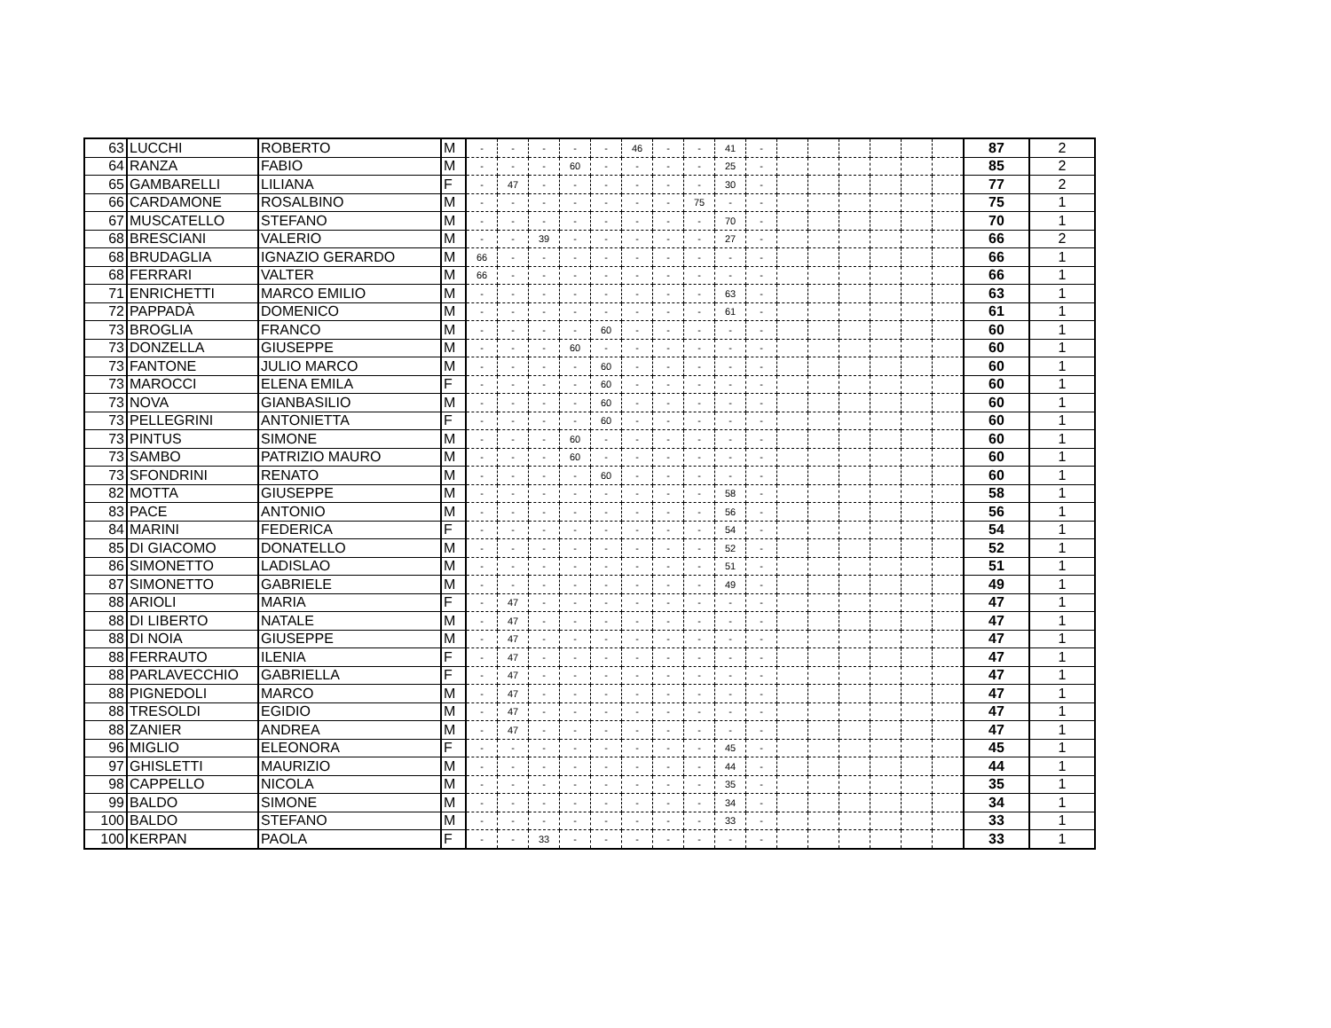| 63 | LUCCHI | ROBERTO | M | - | - | - | - | - | 46 | - | - | 41 | - | | | | | | | 87 | 2 |
| 64 | RANZA | FABIO | M | - | - | - | 60 | - | - | - | - | 25 | - | | | | | | | 85 | 2 |
| 65 | GAMBARELLI | LILIANA | F | - | 47 | - | - | - | - | - | - | 30 | - | | | | | | | 77 | 2 |
| 66 | CARDAMONE | ROSALBINO | M | - | - | - | - | - | - | - | 75 | - | - | | | | | | | 75 | 1 |
| 67 | MUSCATELLO | STEFANO | M | - | - | - | - | - | - | - | - | 70 | - | | | | | | | 70 | 1 |
| 68 | BRESCIANI | VALERIO | M | - | - | 39 | - | - | - | - | - | 27 | - | | | | | | | 66 | 2 |
| 68 | BRUDAGLIA | IGNAZIO GERARDO | M | 66 | - | - | - | - | - | - | - | - | - | | | | | | | 66 | 1 |
| 68 | FERRARI | VALTER | M | 66 | - | - | - | - | - | - | - | - | - | | | | | | | 66 | 1 |
| 71 | ENRICHETTI | MARCO EMILIO | M | - | - | - | - | - | - | - | - | 63 | - | | | | | | | 63 | 1 |
| 72 | PAPPADÀ | DOMENICO | M | - | - | - | - | - | - | - | - | 61 | - | | | | | | | 61 | 1 |
| 73 | BROGLIA | FRANCO | M | - | - | - | - | 60 | - | - | - | - | - | | | | | | | 60 | 1 |
| 73 | DONZELLA | GIUSEPPE | M | - | - | - | 60 | - | - | - | - | - | - | | | | | | | 60 | 1 |
| 73 | FANTONE | JULIO MARCO | M | - | - | - | - | 60 | - | - | - | - | - | | | | | | | 60 | 1 |
| 73 | MAROCCI | ELENA EMILA | F | - | - | - | - | 60 | - | - | - | - | - | | | | | | | 60 | 1 |
| 73 | NOVA | GIANBASILIO | M | - | - | - | - | 60 | - | - | - | - | - | | | | | | | 60 | 1 |
| 73 | PELLEGRINI | ANTONIETTA | F | - | - | - | - | 60 | - | - | - | - | - | | | | | | | 60 | 1 |
| 73 | PINTUS | SIMONE | M | - | - | - | 60 | - | - | - | - | - | - | | | | | | | 60 | 1 |
| 73 | SAMBO | PATRIZIO MAURO | M | - | - | - | 60 | - | - | - | - | - | - | | | | | | | 60 | 1 |
| 73 | SFONDRINI | RENATO | M | - | - | - | - | 60 | - | - | - | - | - | | | | | | | 60 | 1 |
| 82 | MOTTA | GIUSEPPE | M | - | - | - | - | - | - | - | - | 58 | - | | | | | | | 58 | 1 |
| 83 | PACE | ANTONIO | M | - | - | - | - | - | - | - | - | 56 | - | | | | | | | 56 | 1 |
| 84 | MARINI | FEDERICA | F | - | - | - | - | - | - | - | - | 54 | - | | | | | | | 54 | 1 |
| 85 | DI GIACOMO | DONATELLO | M | - | - | - | - | - | - | - | - | 52 | - | | | | | | | 52 | 1 |
| 86 | SIMONETTO | LADISLAO | M | - | - | - | - | - | - | - | - | 51 | - | | | | | | | 51 | 1 |
| 87 | SIMONETTO | GABRIELE | M | - | - | - | - | - | - | - | - | 49 | - | | | | | | | 49 | 1 |
| 88 | ARIOLI | MARIA | F | - | 47 | - | - | - | - | - | - | - | - | | | | | | | 47 | 1 |
| 88 | DI LIBERTO | NATALE | M | - | 47 | - | - | - | - | - | - | - | - | | | | | | | 47 | 1 |
| 88 | DI NOIA | GIUSEPPE | M | - | 47 | - | - | - | - | - | - | - | - | | | | | | | 47 | 1 |
| 88 | FERRAUTO | ILENIA | F | - | 47 | - | - | - | - | - | - | - | - | | | | | | | 47 | 1 |
| 88 | PARLAVECCHIO | GABRIELLA | F | - | 47 | - | - | - | - | - | - | - | - | | | | | | | 47 | 1 |
| 88 | PIGNEDOLI | MARCO | M | - | 47 | - | - | - | - | - | - | - | - | | | | | | | 47 | 1 |
| 88 | TRESOLDI | EGIDIO | M | - | 47 | - | - | - | - | - | - | - | - | | | | | | | 47 | 1 |
| 88 | ZANIER | ANDREA | M | - | 47 | - | - | - | - | - | - | - | - | | | | | | | 47 | 1 |
| 96 | MIGLIO | ELEONORA | F | - | - | - | - | - | - | - | - | 45 | - | | | | | | | 45 | 1 |
| 97 | GHISLETTI | MAURIZIO | M | - | - | - | - | - | - | - | - | 44 | - | | | | | | | 44 | 1 |
| 98 | CAPPELLO | NICOLA | M | - | - | - | - | - | - | - | - | 35 | - | | | | | | | 35 | 1 |
| 99 | BALDO | SIMONE | M | - | - | - | - | - | - | - | - | 34 | - | | | | | | | 34 | 1 |
| 100 | BALDO | STEFANO | M | - | - | - | - | - | - | - | - | 33 | - | | | | | | | 33 | 1 |
| 100 | KERPAN | PAOLA | F | - | - | 33 | - | - | - | - | - | - | - | | | | | | | 33 | 1 |